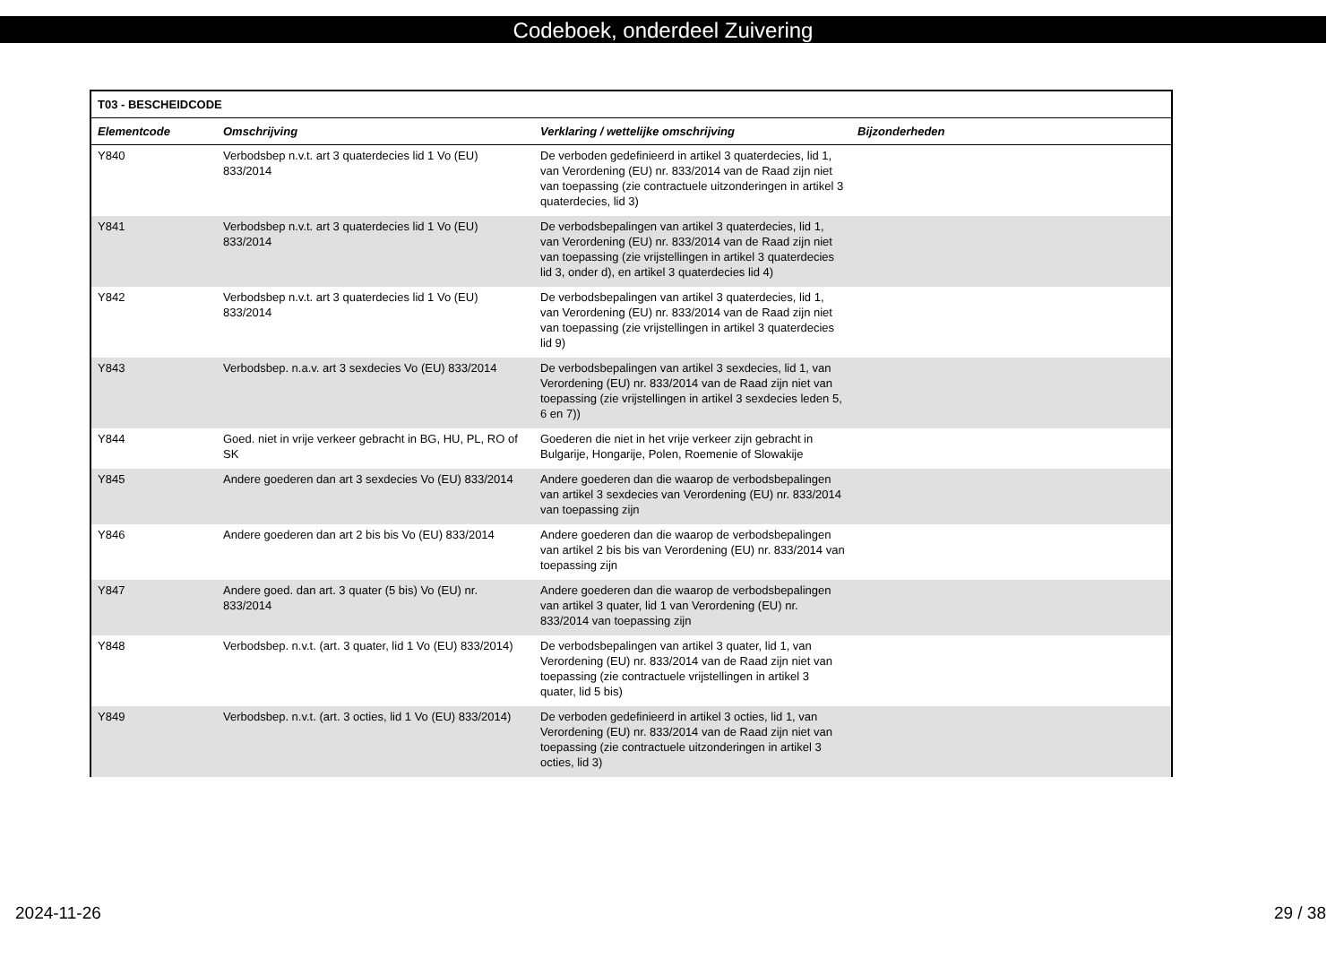Codeboek, onderdeel Zuivering
| T03 - BESCHEIDCODE | | | |
| --- | --- | --- | --- |
| Elementcode | Omschrijving | Verklaring / wettelijke omschrijving | Bijzonderheden |
| Y840 | Verbodsbep n.v.t. art 3 quaterdecies lid 1 Vo (EU) 833/2014 | De verboden gedefinieerd in artikel 3 quaterdecies, lid 1, van Verordening (EU) nr. 833/2014 van de Raad zijn niet van toepassing (zie contractuele uitzonderingen in artikel 3 quaterdecies, lid 3) | |
| Y841 | Verbodsbep n.v.t. art 3 quaterdecies lid 1 Vo (EU) 833/2014 | De verbodsbepalingen van artikel 3 quaterdecies, lid 1, van Verordening (EU) nr. 833/2014 van de Raad zijn niet van toepassing (zie vrijstellingen in artikel 3 quaterdecies lid 3, onder d), en artikel 3 quaterdecies lid 4) | |
| Y842 | Verbodsbep n.v.t. art 3 quaterdecies lid 1 Vo (EU) 833/2014 | De verbodsbepalingen van artikel 3 quaterdecies, lid 1, van Verordening (EU) nr. 833/2014 van de Raad zijn niet van toepassing (zie vrijstellingen in artikel 3 quaterdecies lid 9) | |
| Y843 | Verbodsbep. n.a.v. art 3 sexdecies Vo (EU) 833/2014 | De verbodsbepalingen van artikel 3 sexdecies, lid 1, van Verordening (EU) nr. 833/2014 van de Raad zijn niet van toepassing (zie vrijstellingen in artikel 3 sexdecies leden 5, 6 en 7)) | |
| Y844 | Goed. niet in vrije verkeer gebracht in BG, HU, PL, RO of SK | Goederen die niet in het vrije verkeer zijn gebracht in Bulgarije, Hongarije, Polen, Roemenie of Slowakije | |
| Y845 | Andere goederen dan art 3 sexdecies Vo (EU) 833/2014 | Andere goederen dan die waarop de verbodsbepalingen van artikel 3 sexdecies van Verordening (EU) nr. 833/2014 van toepassing zijn | |
| Y846 | Andere goederen dan art 2 bis bis Vo (EU) 833/2014 | Andere goederen dan die waarop de verbodsbepalingen van artikel 2 bis bis van Verordening (EU) nr. 833/2014 van toepassing zijn | |
| Y847 | Andere goed. dan art. 3 quater (5 bis) Vo (EU) nr. 833/2014 | Andere goederen dan die waarop de verbodsbepalingen van artikel 3 quater, lid 1 van Verordening (EU) nr. 833/2014 van toepassing zijn | |
| Y848 | Verbodsbep. n.v.t. (art. 3 quater, lid 1 Vo (EU) 833/2014) | De verbodsbepalingen van artikel 3 quater, lid 1, van Verordening (EU) nr. 833/2014 van de Raad zijn niet van toepassing (zie contractuele vrijstellingen in artikel 3 quater, lid 5 bis) | |
| Y849 | Verbodsbep. n.v.t. (art. 3 octies, lid 1 Vo (EU) 833/2014) | De verboden gedefinieerd in artikel 3 octies, lid 1, van Verordening (EU) nr. 833/2014 van de Raad zijn niet van toepassing (zie contractuele uitzonderingen in artikel 3 octies, lid 3) | |
2024-11-26 29 / 38